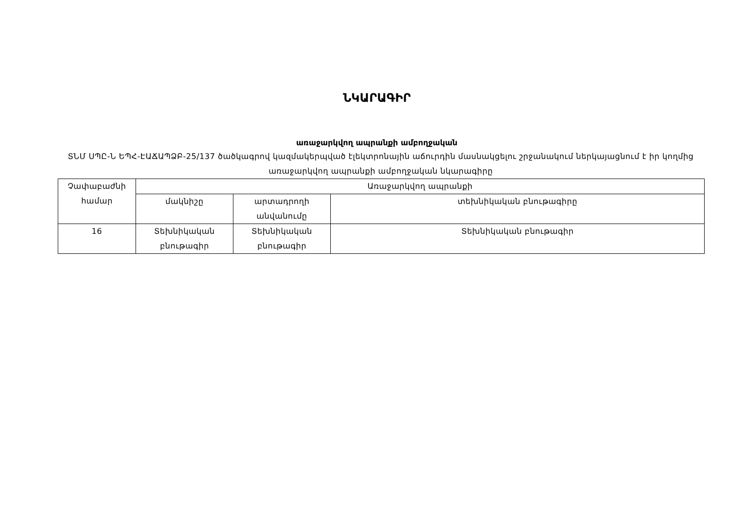ՆԿԱՐԱԳԻՐ
առաջարկվող ապրանքի ամբողջական
ՏՆՄ ՍՊԸ-Ն ԵՊՀ-ԷԱՃԱՊՁԲ-25/137 ծածկագրով կազմակերպված էլեկտրոնային աճուրդին մասնակցելու շրջանակում ներկայացնում է իր կողմից առաջարկվող ապրանքի ամբողջական նկարագիրը
| Չափաբաժնի համար | Առաջարկվող ապրանքի | | |
| --- | --- | --- | --- |
| | մակնիշը | արտադրողի անվանումը | տեխնիկական բնութագիրը |
| 16 | Տեխնիկական բնութագիր | Տեխնիկական բնութագիր | Տեխնիկական բնութագիր |